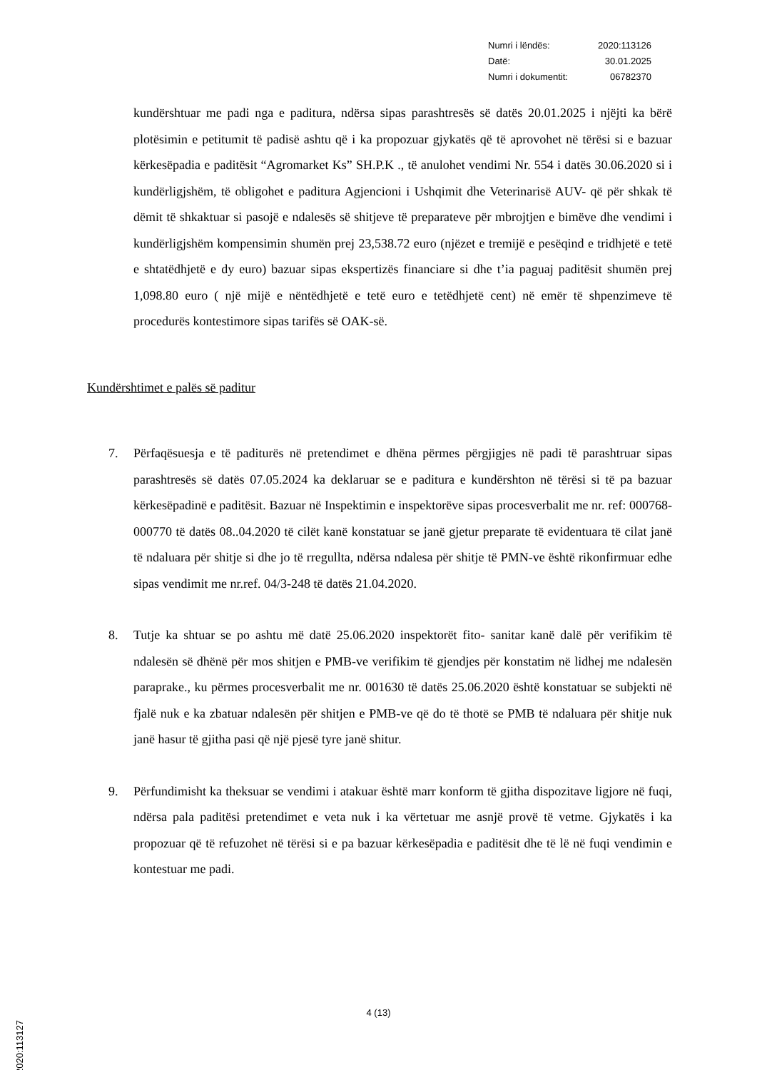| Numri i lëndës: | 2020:113126 |
| Datë: | 30.01.2025 |
| Numri i dokumentit: | 06782370 |
kundërshtuar me padi nga e paditura, ndërsa sipas parashtresës së datës 20.01.2025 i njëjti ka bërë plotësimin e petitumit të padisë ashtu që i ka propozuar gjykatës që të aprovohet në tërësi si e bazuar kërkesëpadia e paditësit “Agromarket Ks” SH.P.K ., të anulohet vendimi Nr. 554 i datës 30.06.2020 si i kundërligjshëm, të obligohet e paditura Agjencioni i Ushqimit dhe Veterinarisë AUV- që për shkak të dëmit të shkaktuar si pasojë e ndalesës së shitjeve të preparateve për mbrojtjen e bimëve dhe vendimi i kundërligjshëm kompensimin shumën prej 23,538.72 euro (njëzet e tremijë e pesëqind e tridhjetë e tetë e shtatëdhjetë e dy euro) bazuar sipas ekspertizës financiare si dhe t’ia paguaj paditësit shumën prej 1,098.80 euro ( një mijë e nëntëdhjetë e tetë euro e tetëdhjetë cent) në emër të shpenzimeve të procedurës kontestimore sipas tarifës së OAK-së.
Kundërshtimet e palës së paditur
7. Përfaqësuesja e të paditurës në pretendimet e dhëna përmes përgjigjes në padi të parashtruar sipas parashtresës së datës 07.05.2024 ka deklaruar se e paditura e kundërshton në tërësi si të pa bazuar kërkesëpadinë e paditësit. Bazuar në Inspektimin e inspektorëve sipas procesverbalit me nr. ref: 000768-000770 të datës 08..04.2020 të cilët kanë konstatuar se janë gjetur preparate të evidentuara të cilat janë të ndaluara për shitje si dhe jo të rregullta, ndërsa ndalesa për shitje të PMN-ve është rikonfirmuar edhe sipas vendimit me nr.ref. 04/3-248 të datës 21.04.2020.
8. Tutje ka shtuar se po ashtu më datë 25.06.2020 inspektorët fito- sanitar kanë dalë për verifikim të ndalesën së dhënë për mos shitjen e PMB-ve verifikim të gjendjes për konstatim në lidhej me ndalesën paraprake., ku përmes procesverbalit me nr. 001630 të datës 25.06.2020 është konstatuar se subjekti në fjalë nuk e ka zbatuar ndalesën për shitjen e PMB-ve që do të thotë se PMB të ndaluara për shitje nuk janë hasur të gjitha pasi që një pjesë tyre janë shitur.
9. Përfundimisht ka theksuar se vendimi i atakuar është marr konform të gjitha dispozitave ligjore në fuqi, ndërsa pala paditësi pretendimet e veta nuk i ka vërtetuar me asnjë provë të vetme. Gjykatës i ka propozuar që të refuzohet në tërësi si e pa bazuar kërkesëpadia e paditësit dhe të lë në fuqi vendimin e kontestuar me padi.
4 (13)
2020:113127